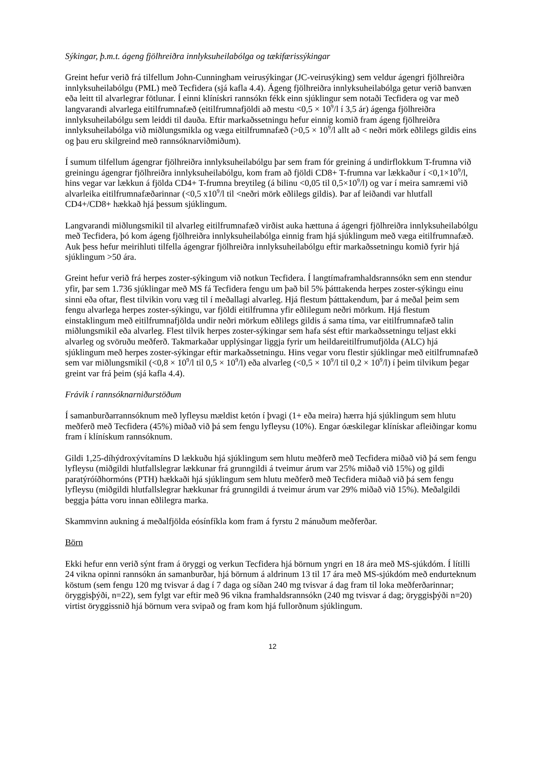Sýkingar, þ.m.t. ágeng fjölhreiðra innlyksuheilabólga og tækifærissýkingar
Greint hefur verið frá tilfellum John-Cunningham veirusýkingar (JC-veirusýking) sem veldur ágengri fjölhreiðra innlyksuheilabólgu (PML) með Tecfidera (sjá kafla 4.4). Ágeng fjölhreiðra innlyksuheilabólga getur verið banvæn eða leitt til alvarlegrar fötlunar. Í einni klínískri rannsókn fékk einn sjúklingur sem notaði Tecfidera og var með langvarandi alvarlega eitilfrumnafæð (eitilfrumnafjöldi að mestu <0,5 × 10<sup>9</sup>/l í 3,5 ár) ágenga fjölhreiðra innlyksuheilabólgu sem leiddi til dauða. Eftir markaðssetningu hefur einnig komið fram ágeng fjölhreiðra innlyksuheilabólga við miðlungsmikla og væga eitilfrumnafæð (>0,5 × 10<sup>9</sup>/l allt að < neðri mörk eðlilegs gildis eins og þau eru skilgreind með rannsóknarviðmiðum).
Í sumum tilfellum ágengrar fjölhreiðra innlyksuheilabólgu þar sem fram fór greining á undirflokkum T-frumna við greiningu ágengrar fjölhreiðra innlyksuheilabólgu, kom fram að fjöldi CD8+ T-frumna var lækkaður í <0,1×10<sup>9</sup>/l, hins vegar var lækkun á fjölda CD4+ T-frumna breytileg (á bilinu <0,05 til 0,5×10<sup>9</sup>/l) og var í meira samræmi við alvarleika eitilfrumnafæðarinnar (<0,5 x10<sup>9</sup>/l til <neðri mörk eðlilegs gildis). Þar af leiðandi var hlutfall CD4+/CD8+ hækkað hjá þessum sjúklingum.
Langvarandi miðlungsmikil til alvarleg eitilfrumnafæð virðist auka hættuna á ágengri fjölhreiðra innlyksuheilabólgu með Tecfidera, þó kom ágeng fjölhreiðra innlyksuheilabólga einnig fram hjá sjúklingum með væga eitilfrumnafæð. Auk þess hefur meirihluti tilfella ágengrar fjölhreiðra innlyksuheilabólgu eftir markaðssetningu komið fyrir hjá sjúklingum >50 ára.
Greint hefur verið frá herpes zoster-sýkingum við notkun Tecfidera. Í langtímaframhaldsrannsókn sem enn stendur yfir, þar sem 1.736 sjúklingar með MS fá Tecfidera fengu um það bil 5% þátttakenda herpes zoster-sýkingu einu sinni eða oftar, flest tilvikin voru væg til í meðallagi alvarleg. Hjá flestum þátttakendum, þar á meðal þeim sem fengu alvarlega herpes zoster-sýkingu, var fjöldi eitilfrumna yfir eðlilegum neðri mörkum. Hjá flestum einstaklingum með eitilfrumnafjölda undir neðri mörkum eðlilegs gildis á sama tíma, var eitilfrumnafæð talin miðlungsmikil eða alvarleg. Flest tilvik herpes zoster-sýkingar sem hafa sést eftir markaðssetningu teljast ekki alvarleg og svöruðu meðferð. Takmarkaðar upplýsingar liggja fyrir um heildareitilfrumufjölda (ALC) hjá sjúklingum með herpes zoster-sýkingar eftir markaðssetningu. Hins vegar voru flestir sjúklingar með eitilfrumnafæð sem var miðlungsmikil (<0,8 × 10<sup>9</sup>/l til 0,5 × 10<sup>9</sup>/l) eða alvarleg (<0,5 × 10<sup>9</sup>/l til 0,2 × 10<sup>9</sup>/l) í þeim tilvikum þegar greint var frá þeim (sjá kafla 4.4).
Frávik í rannsóknarniðurstöðum
Í samanburðarrannsóknum með lyfleysu mældist ketón í þvagi (1+ eða meira) hærra hjá sjúklingum sem hlutu meðferð með Tecfidera (45%) miðað við þá sem fengu lyfleysu (10%). Engar óæskilegar klínískar afleiðingar komu fram í klínískum rannsóknum.
Gildi 1,25-díhýdroxývítamíns D lækkuðu hjá sjúklingum sem hlutu meðferð með Tecfidera miðað við þá sem fengu lyfleysu (miðgildi hlutfallslegrar lækkunar frá grunngildi á tveimur árum var 25% miðað við 15%) og gildi paratýróíðhormóns (PTH) hækkaði hjá sjúklingum sem hlutu meðferð með Tecfidera miðað við þá sem fengu lyfleysu (miðgildi hlutfallslegrar hækkunar frá grunngildi á tveimur árum var 29% miðað við 15%). Meðalgildi beggja þátta voru innan eðlilegra marka.
Skammvinn aukning á meðalfjölda eósínfíkla kom fram á fyrstu 2 mánuðum meðferðar.
Börn
Ekki hefur enn verið sýnt fram á öryggi og verkun Tecfidera hjá börnum yngri en 18 ára með MS-sjúkdóm. Í lítilli 24 vikna opinni rannsókn án samanburðar, hjá börnum á aldrinum 13 til 17 ára með MS-sjúkdóm með endurteknum köstum (sem fengu 120 mg tvisvar á dag í 7 daga og síðan 240 mg tvisvar á dag fram til loka meðferðarinnar; öryggisþýði, n=22), sem fylgt var eftir með 96 vikna framhaldsrannsókn (240 mg tvisvar á dag; öryggisþýði n=20) virtist öryggissnið hjá börnum vera svipað og fram kom hjá fullorðnum sjúklingum.
12